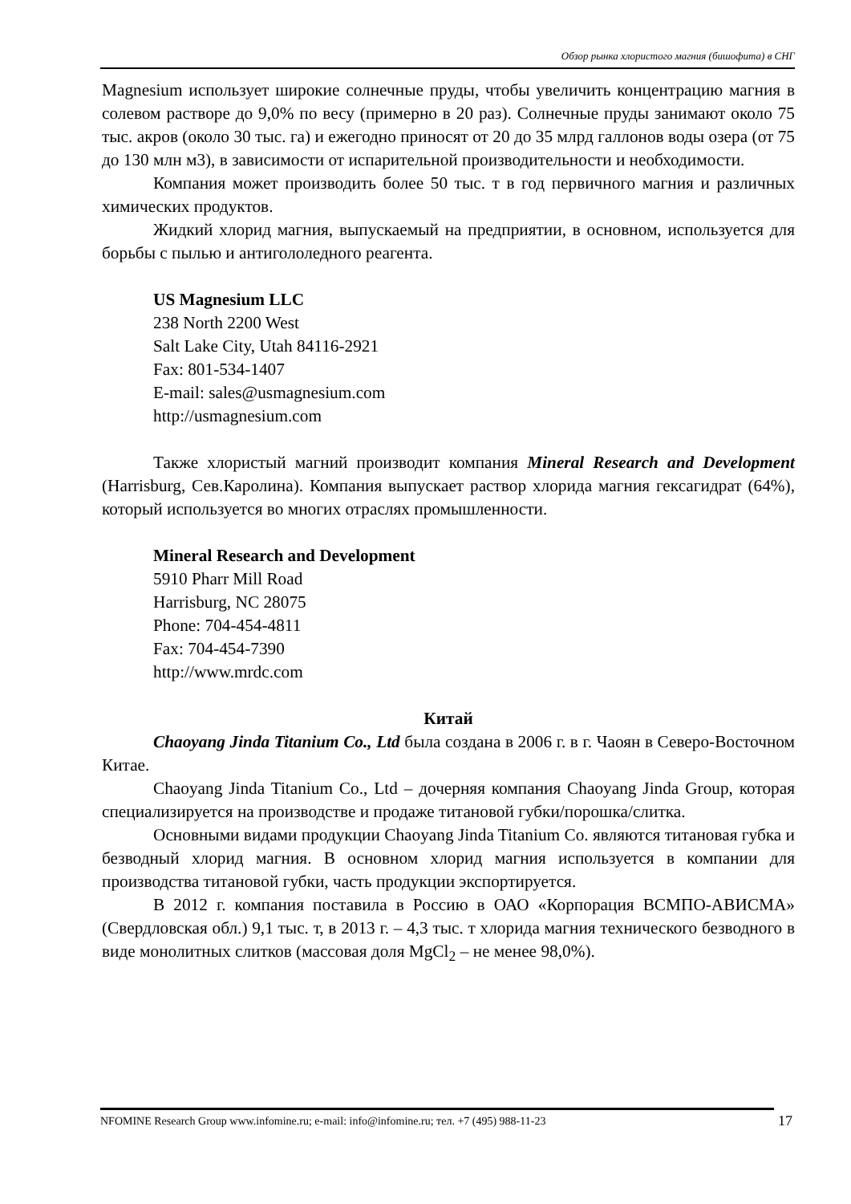Обзор рынка хлористого магния (бишофита) в СНГ
Magnesium использует широкие солнечные пруды, чтобы увеличить концентрацию магния в солевом растворе до 9,0% по весу (примерно в 20 раз). Солнечные пруды занимают около 75 тыс. акров (около 30 тыс. га) и ежегодно приносят от 20 до 35 млрд галлонов воды озера (от 75 до 130 млн м3), в зависимости от испарительной производительности и необходимости.
Компания может производить более 50 тыс. т в год первичного магния и различных химических продуктов.
Жидкий хлорид магния, выпускаемый на предприятии, в основном, используется для борьбы с пылью и антигололедного реагента.
US Magnesium LLC
238 North 2200 West
Salt Lake City, Utah 84116-2921
Fax: 801-534-1407
E-mail: sales@usmagnesium.com
http://usmagnesium.com
Также хлористый магний производит компания Mineral Research and Development (Harrisburg, Сев.Каролина). Компания выпускает раствор хлорида магния гексагидрат (64%), который используется во многих отраслях промышленности.
Mineral Research and Development
5910 Pharr Mill Road
Harrisburg, NC 28075
Phone: 704-454-4811
Fax: 704-454-7390
http://www.mrdc.com
Китай
Chaoyang Jinda Titanium Co., Ltd была создана в 2006 г. в г. Чаоян в Северо-Восточном Китае.
Chaoyang Jinda Titanium Co., Ltd – дочерняя компания Chaoyang Jinda Group, которая специализируется на производстве и продаже титановой губки/порошка/слитка.
Основными видами продукции Chaoyang Jinda Titanium Co. являются титановая губка и безводный хлорид магния. В основном хлорид магния используется в компании для производства титановой губки, часть продукции экспортируется.
В 2012 г. компания поставила в Россию в ОАО «Корпорация ВСМПО-АВИСМА» (Свердловская обл.) 9,1 тыс. т, в 2013 г. – 4,3 тыс. т хлорида магния технического безводного в виде монолитных слитков (массовая доля MgCl<sub>2</sub> – не менее 98,0%).
NFOMINE Research Group www.infomine.ru; e-mail: info@infomine.ru; тел. +7 (495) 988-11-23 17